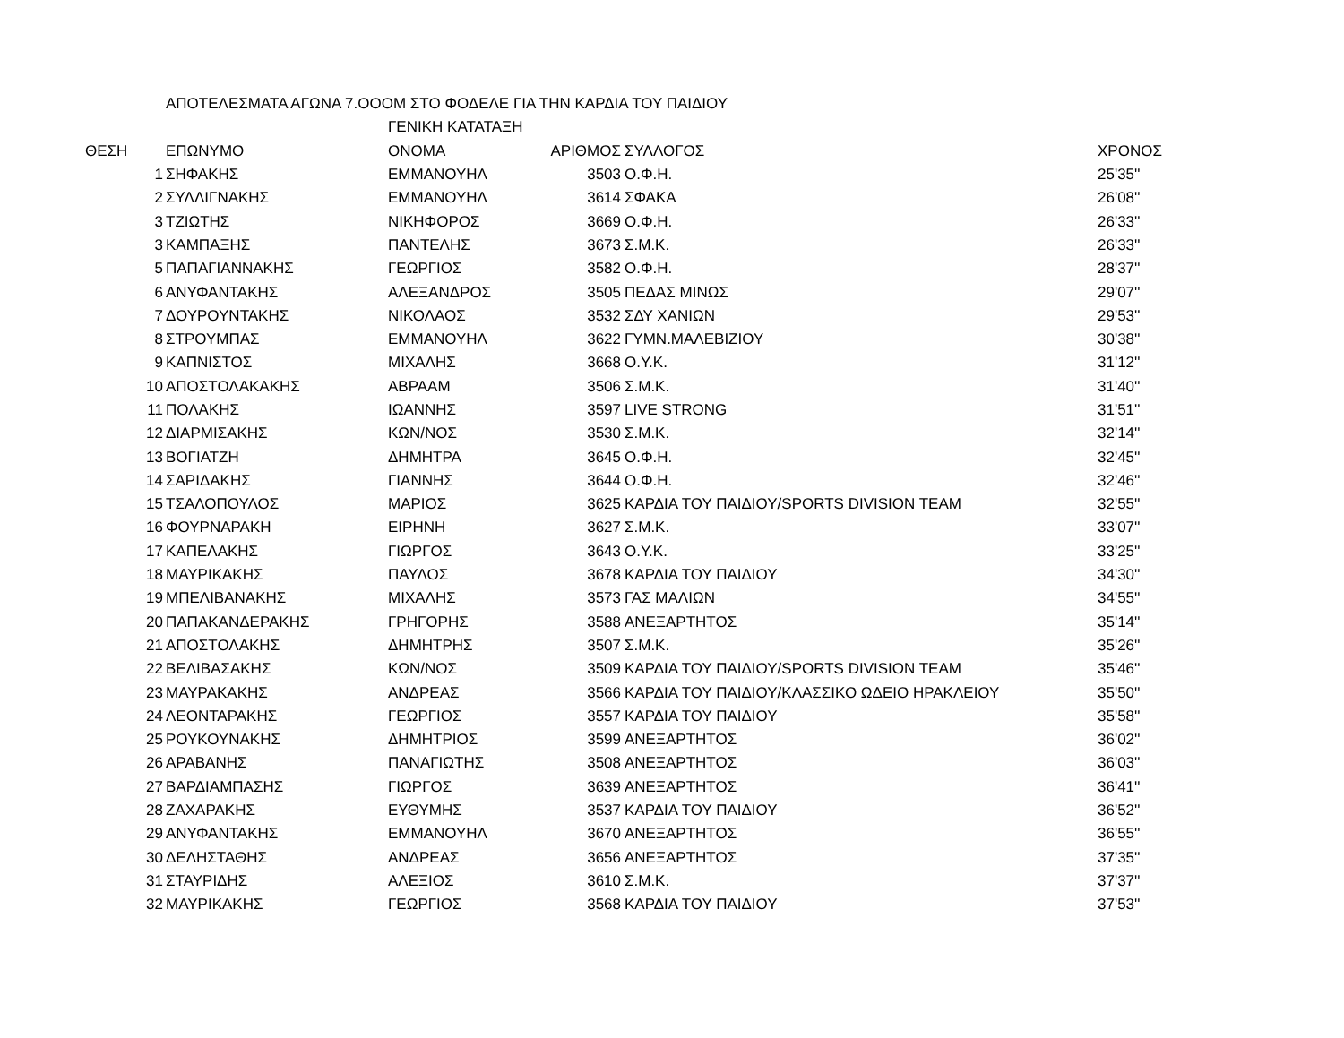| | ΑΠΟΤΕΛΕΣΜΑΤΑ ΑΓΩΝΑ 7.ΟΟΟΜ ΣΤΟ ΦΟΔΕΛΕ ΓΙΑ ΤΗΝ ΚΑΡΔΙΑ ΤΟΥ ΠΑΙΔΙΟΥ | | | | |
| | | ΓΕΝΙΚΗ ΚΑΤΑΤΑΞΗ | | | |
| ΘΕΣΗ | ΕΠΩΝΥΜΟ | ΟΝΟΜΑ | ΑΡΙΘΜΟΣ | ΣΥΛΛΟΓΟΣ | ΧΡΟΝΟΣ |
| 1 | ΣΗΦΑΚΗΣ | ΕΜΜΑΝΟΥΗΛ | 3503 | Ο.Φ.Η. | 25'35'' |
| 2 | ΣΥΛΛΙΓΝΑΚΗΣ | ΕΜΜΑΝΟΥΗΛ | 3614 | ΣΦΑΚΑ | 26'08'' |
| 3 | ΤΖΙΩΤΗΣ | ΝΙΚΗΦΟΡΟΣ | 3669 | Ο.Φ.Η. | 26'33'' |
| 3 | ΚΑΜΠΑΞΗΣ | ΠΑΝΤΕΛΗΣ | 3673 | Σ.Μ.Κ. | 26'33'' |
| 5 | ΠΑΠΑΓΙΑΝΝΑΚΗΣ | ΓΕΩΡΓΙΟΣ | 3582 | Ο.Φ.Η. | 28'37'' |
| 6 | ΑΝΥΦΑΝΤΑΚΗΣ | ΑΛΕΞΑΝΔΡΟΣ | 3505 | ΠΕΔΑΣ ΜΙΝΩΣ | 29'07'' |
| 7 | ΔΟΥΡΟΥΝΤΑΚΗΣ | ΝΙΚΟΛΑΟΣ | 3532 | ΣΔΥ ΧΑΝΙΩΝ | 29'53'' |
| 8 | ΣΤΡΟΥΜΠΑΣ | ΕΜΜΑΝΟΥΗΛ | 3622 | ΓΥΜΝ.ΜΑΛΕΒΙΖΙΟΥ | 30'38'' |
| 9 | ΚΑΠΝΙΣΤΟΣ | ΜΙΧΑΛΗΣ | 3668 | Ο.Υ.Κ. | 31'12'' |
| 10 | ΑΠΟΣΤΟΛΑΚΑΚΗΣ | ΑΒΡΑΑΜ | 3506 | Σ.Μ.Κ. | 31'40'' |
| 11 | ΠΟΛΑΚΗΣ | ΙΩΑΝΝΗΣ | 3597 | LIVE STRONG | 31'51'' |
| 12 | ΔΙΑΡΜΙΣΑΚΗΣ | ΚΩΝ/ΝΟΣ | 3530 | Σ.Μ.Κ. | 32'14'' |
| 13 | ΒΟΓΙΑΤΖΗ | ΔΗΜΗΤΡΑ | 3645 | Ο.Φ.Η. | 32'45'' |
| 14 | ΣΑΡΙΔΑΚΗΣ | ΓΙΑΝΝΗΣ | 3644 | Ο.Φ.Η. | 32'46'' |
| 15 | ΤΣΑΛΟΠΟΥΛΟΣ | ΜΑΡΙΟΣ | 3625 | ΚΑΡΔΙΑ ΤΟΥ ΠΑΙΔΙΟΥ/SPORTS DIVISION TEAM | 32'55'' |
| 16 | ΦΟΥΡΝΑΡΑΚΗ | ΕΙΡΗΝΗ | 3627 | Σ.Μ.Κ. | 33'07'' |
| 17 | ΚΑΠΕΛΑΚΗΣ | ΓΙΩΡΓΟΣ | 3643 | Ο.Υ.Κ. | 33'25'' |
| 18 | ΜΑΥΡΙΚΑΚΗΣ | ΠΑΥΛΟΣ | 3678 | ΚΑΡΔΙΑ ΤΟΥ ΠΑΙΔΙΟΥ | 34'30'' |
| 19 | ΜΠΕΛΙΒΑΝΑΚΗΣ | ΜΙΧΑΛΗΣ | 3573 | ΓΑΣ ΜΑΛΙΩΝ | 34'55'' |
| 20 | ΠΑΠΑΚΑΝΔΕΡΑΚΗΣ | ΓΡΗΓΟΡΗΣ | 3588 | ΑΝΕΞΑΡΤΗΤΟΣ | 35'14'' |
| 21 | ΑΠΟΣΤΟΛΑΚΗΣ | ΔΗΜΗΤΡΗΣ | 3507 | Σ.Μ.Κ. | 35'26'' |
| 22 | ΒΕΛΙΒΑΣΑΚΗΣ | ΚΩΝ/ΝΟΣ | 3509 | ΚΑΡΔΙΑ ΤΟΥ ΠΑΙΔΙΟΥ/SPORTS DIVISION TEAM | 35'46'' |
| 23 | ΜΑΥΡΑΚΑΚΗΣ | ΑΝΔΡΕΑΣ | 3566 | ΚΑΡΔΙΑ ΤΟΥ ΠΑΙΔΙΟΥ/ΚΛΑΣΣΙΚΟ ΩΔΕΙΟ ΗΡΑΚΛΕΙΟΥ | 35'50'' |
| 24 | ΛΕΟΝΤΑΡΑΚΗΣ | ΓΕΩΡΓΙΟΣ | 3557 | ΚΑΡΔΙΑ ΤΟΥ ΠΑΙΔΙΟΥ | 35'58'' |
| 25 | ΡΟΥΚΟΥΝΑΚΗΣ | ΔΗΜΗΤΡΙΟΣ | 3599 | ΑΝΕΞΑΡΤΗΤΟΣ | 36'02'' |
| 26 | ΑΡΑΒΑΝΗΣ | ΠΑΝΑΓΙΩΤΗΣ | 3508 | ΑΝΕΞΑΡΤΗΤΟΣ | 36'03'' |
| 27 | ΒΑΡΔΙΑΜΠΑΣΗΣ | ΓΙΩΡΓΟΣ | 3639 | ΑΝΕΞΑΡΤΗΤΟΣ | 36'41'' |
| 28 | ΖΑΧΑΡΑΚΗΣ | ΕΥΘΥΜΗΣ | 3537 | ΚΑΡΔΙΑ ΤΟΥ ΠΑΙΔΙΟΥ | 36'52'' |
| 29 | ΑΝΥΦΑΝΤΑΚΗΣ | ΕΜΜΑΝΟΥΗΛ | 3670 | ΑΝΕΞΑΡΤΗΤΟΣ | 36'55'' |
| 30 | ΔΕΛΗΣΤΑΘΗΣ | ΑΝΔΡΕΑΣ | 3656 | ΑΝΕΞΑΡΤΗΤΟΣ | 37'35'' |
| 31 | ΣΤΑΥΡΙΔΗΣ | ΑΛΕΞΙΟΣ | 3610 | Σ.Μ.Κ. | 37'37'' |
| 32 | ΜΑΥΡΙΚΑΚΗΣ | ΓΕΩΡΓΙΟΣ | 3568 | ΚΑΡΔΙΑ ΤΟΥ ΠΑΙΔΙΟΥ | 37'53'' |